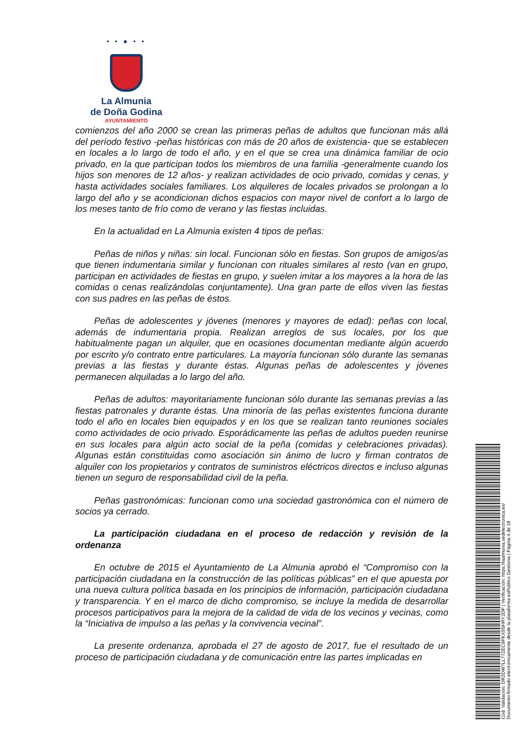• • ● • •
La Almunia
de Doña Godina
AYUNTAMIENTO
comienzos del año 2000 se crean las primeras peñas de adultos que funcionan más allá del período festivo -peñas históricas con más de 20 años de existencia- que se establecen en locales a lo largo de todo el año, y en el que se crea una dinámica familiar de ocio privado, en la que participan todos los miembros de una familia -generalmente cuando los hijos son menores de 12 años- y realizan actividades de ocio privado, comidas y cenas, y hasta actividades sociales familiares. Los alquileres de locales privados se prolongan a lo largo del año y se acondicionan dichos espacios con mayor nivel de confort a lo largo de los meses tanto de frío como de verano y las fiestas incluidas.
En la actualidad en La Almunia existen 4 tipos de peñas:
Peñas de niños y niñas: sin local. Funcionan sólo en fiestas. Son grupos de amigos/as que tienen indumentaria similar y funcionan con rituales similares al resto (van en grupo, participan en actividades de fiestas en grupo, y suelen imitar a los mayores a la hora de las comidas o cenas realizándolas conjuntamente). Una gran parte de ellos viven las fiestas con sus padres en las peñas de éstos.
Peñas de adolescentes y jóvenes (menores y mayores de edad): peñas con local, además de indumentaria propia. Realizan arreglos de sus locales, por los que habitualmente pagan un alquiler, que en ocasiones documentan mediante algún acuerdo por escrito y/o contrato entre particulares. La mayoría funcionan sólo durante las semanas previas a las fiestas y durante éstas. Algunas peñas de adolescentes y jóvenes permanecen alquiladas a lo largo del año.
Peñas de adultos: mayoritariamente funcionan sólo durante las semanas previas a las fiestas patronales y durante éstas. Una minoría de las peñas existentes funciona durante todo el año en locales bien equipados y en los que se realizan tanto reuniones sociales como actividades de ocio privado. Esporádicamente las peñas de adultos pueden reunirse en sus locales para algún acto social de la peña (comidas y celebraciones privadas). Algunas están constituidas como asociación sin ánimo de lucro y firman contratos de alquiler con los propietarios y contratos de suministros eléctricos directos e incluso algunas tienen un seguro de responsabilidad civil de la peña.
Peñas gastronómicas: funcionan como una sociedad gastronómica con el número de socios ya cerrado.
La participación ciudadana en el proceso de redacción y revisión de la ordenanza
En octubre de 2015 el Ayuntamiento de La Almunia aprobó el “Compromiso con la participación ciudadana en la construcción de las políticas públicas” en el que apuesta por una nueva cultura política basada en los principios de información, participación ciudadana y transparencia. Y en el marco de dicho compromiso, se incluye la medida de desarrollar procesos participativos para la mejora de la calidad de vida de los vecinos y vecinas, como la “Iniciativa de impulso a las peñas y la convivencia vecinal”.
La presente ordenanza, aprobada el 27 de agosto de 2017, fue el resultado de un proceso de participación ciudadana y de comunicación entre las partes implicadas en
Cód. Validación: DR2DW7LL77ZEC9PKX9SHRY2DP | Verificación: https://laalmunia.sedelectronica.es/
Documento firmado electrónicamente desde la plataforma esPublico Gestiona | Página 4 de 18